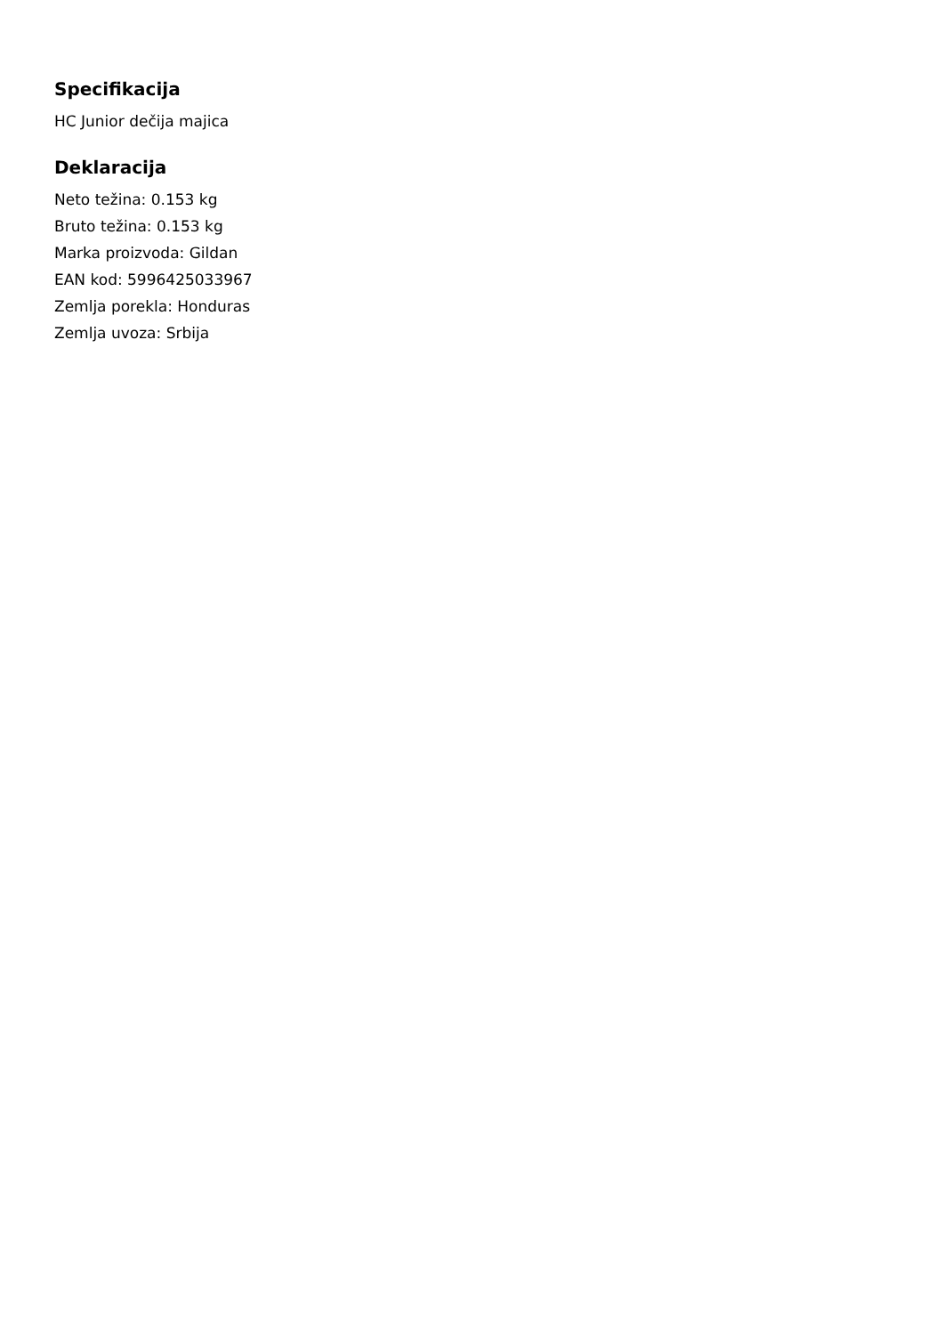Specifikacija
HC Junior dečija majica
Deklaracija
Neto težina: 0.153 kg
Bruto težina: 0.153 kg
Marka proizvoda: Gildan
EAN kod: 5996425033967
Zemlja porekla: Honduras
Zemlja uvoza: Srbija